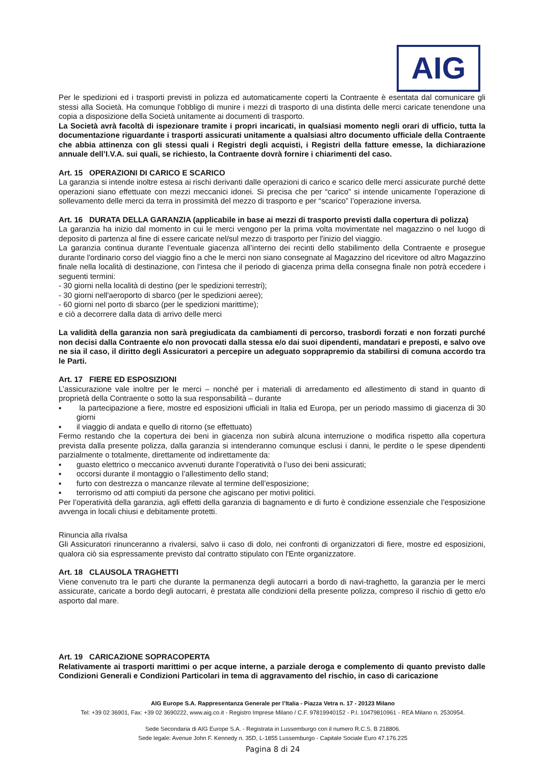AIG
Per le spedizioni ed i trasporti previsti in polizza ed automaticamente coperti la Contraente è esentata dal comunicare gli stessi alla Società. Ha comunque l'obbligo di munire i mezzi di trasporto di una distinta delle merci caricate tenendone una copia a disposizione della Società unitamente ai documenti di trasporto.
La Società avrà facoltà di ispezionare tramite i propri incaricati, in qualsiasi momento negli orari di ufficio, tutta la documentazione riguardante i trasporti assicurati unitamente a qualsiasi altro documento ufficiale della Contraente che abbia attinenza con gli stessi quali i Registri degli acquisti, i Registri della fatture emesse, la dichiarazione annuale dell’I.V.A. sui quali, se richiesto, la Contraente dovrà fornire i chiarimenti del caso.
Art. 15 OPERAZIONI DI CARICO E SCARICO
La garanzia si intende inoltre estesa ai rischi derivanti dalle operazioni di carico e scarico delle merci assicurate purché dette operazioni siano effettuate con mezzi meccanici idonei. Si precisa che per “carico” si intende unicamente l’operazione di sollevamento delle merci da terra in prossimità del mezzo di trasporto e per “scarico” l’operazione inversa.
Art. 16 DURATA DELLA GARANZIA (applicabile in base ai mezzi di trasporto previsti dalla copertura di polizza)
La garanzia ha inizio dal momento in cui le merci vengono per la prima volta movimentate nel magazzino o nel luogo di deposito di partenza al fine di essere caricate nel/sul mezzo di trasporto per l'inizio del viaggio.
La garanzia continua durante l’eventuale giacenza all’interno dei recinti dello stabilimento della Contraente e prosegue durante l'ordinario corso del viaggio fino a che le merci non siano consegnate al Magazzino del ricevitore od altro Magazzino finale nella località di destinazione, con l'intesa che il periodo di giacenza prima della consegna finale non potrà eccedere i seguenti termini:
- 30 giorni nella località di destino (per le spedizioni terrestri);
- 30 giorni nell'aeroporto di sbarco (per le spedizioni aeree);
- 60 giorni nel porto di sbarco (per le spedizioni marittime);
e ciò a decorrere dalla data di arrivo delle merci
La validità della garanzia non sarà pregiudicata da cambiamenti di percorso, trasbordi forzati e non forzati purché non decisi dalla Contraente e/o non provocati dalla stessa e/o dai suoi dipendenti, mandatari e preposti, e salvo ove ne sia il caso, il diritto degli Assicuratori a percepire un adeguato sopprapremio da stabilirsi di comuna accordo tra le Parti.
Art. 17 FIERE ED ESPOSIZIONI
L’assicurazione vale inoltre per le merci – nonché per i materiali di arredamento ed allestimento di stand in quanto di proprietà della Contraente o sotto la sua responsabilità – durante
▪ la partecipazione a fiere, mostre ed esposizioni ufficiali in Italia ed Europa, per un periodo massimo di giacenza di 30 giorni
▪ il viaggio di andata e quello di ritorno (se effettuato)
Fermo restando che la copertura dei beni in giacenza non subirà alcuna interruzione o modifica rispetto alla copertura prevista dalla presente polizza, dalla garanzia si intenderanno comunque esclusi i danni, le perdite o le spese dipendenti parzialmente o totalmente, direttamente od indirettamente da:
▪ guasto elettrico o meccanico avvenuti durante l’operatività o l’uso dei beni assicurati;
▪ occorsi durante il montaggio o l’allestimento dello stand;
▪ furto con destrezza o mancanze rilevate al termine dell’esposizione;
▪ terrorismo od atti compiuti da persone che agiscano per motivi politici.
Per l’operatività della garanzia, agli effetti della garanzia di bagnamento e di furto è condizione essenziale che l’esposizione avvenga in locali chiusi e debitamente protetti.
Rinuncia alla rivalsa
Gli Assicuratori rinunceranno a rivalersi, salvo ii caso di dolo, nei confronti di organizzatori di fiere, mostre ed esposizioni, qualora ciò sia espressamente previsto dal contratto stipulato con l'Ente organizzatore.
Art. 18 CLAUSOLA TRAGHETTI
Viene convenuto tra le parti che durante la permanenza degli autocarri a bordo di navi-traghetto, la garanzia per le merci assicurate, caricate a bordo degli autocarri, è prestata alle condizioni della presente polizza, compreso il rischio di getto e/o asporto dal mare.
Art. 19 CARICAZIONE SOPRACOPERTA
Relativamente ai trasporti marittimi o per acque interne, a parziale deroga e complemento di quanto previsto dalle Condizioni Generali e Condizioni Particolari in tema di aggravamento del rischio, in caso di caricazione
AIG Europe S.A. Rappresentanza Generale per l’Italia - Piazza Vetra n. 17 - 20123 Milano
Tel: +39 02 36901, Fax: +39 02 3690222, www.aig.co.it - Registro Imprese Milano / C.F. 97819940152 - P.I. 10479810961 - REA Milano n. 2530954.
Sede Secondaria di AIG Europe S.A. - Registrata in Lussemburgo con il numero R.C.S. B 218806.
Sede legale: Avenue John F. Kennedy n. 35D, L-1855 Lussemburgo - Capitale Sociale Euro 47.176.225
Pagina 8 di 24